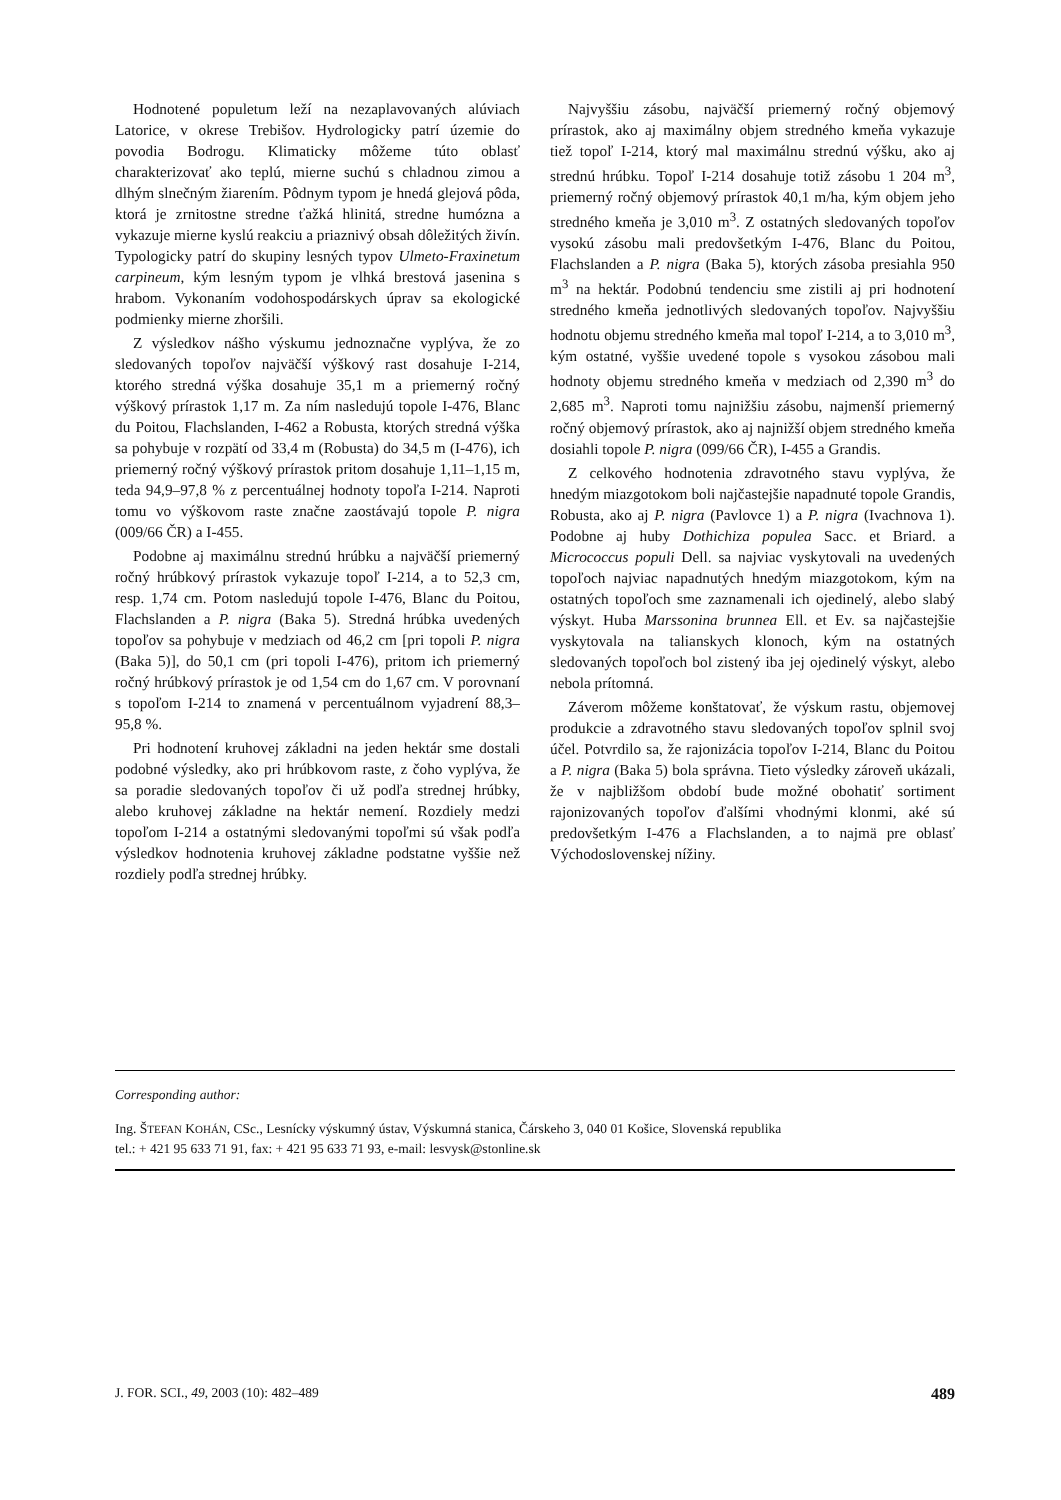Hodnotené populetum leží na nezaplavovaných alúviach Latorice, v okrese Trebišov. Hydrologicky patrí územie do povodia Bodrogu. Klimaticky môžeme túto oblasť charakterizovať ako teplú, mierne suchú s chladnou zimou a dlhým slnečným žiarením. Pôdnym typom je hnedá glejová pôda, ktorá je zrnitostne stredne ťažká hlinitá, stredne humózna a vykazuje mierne kyslú reakciu a priaznivý obsah dôležitých živín. Typologicky patrí do skupiny lesných typov Ulmeto-Fraxinetum carpineum, kým lesným typom je vlhká brestová jasenina s hrabom. Vykonaním vodohospodárskych úprav sa ekologické podmienky mierne zhoršili.
Z výsledkov nášho výskumu jednoznačne vyplýva, že zo sledovaných topoľov najväčší výškový rast dosahuje I-214, ktorého stredná výška dosahuje 35,1 m a priemerný ročný výškový prírastok 1,17 m. Za ním nasledujú topole I-476, Blanc du Poitou, Flachslanden, I-462 a Robusta, ktorých stredná výška sa pohybuje v rozpätí od 33,4 m (Robusta) do 34,5 m (I-476), ich priemerný ročný výškový prírastok pritom dosahuje 1,11–1,15 m, teda 94,9–97,8 % z percentuálnej hodnoty topoľa I-214. Naproti tomu vo výškovom raste značne zaostávajú topole P. nigra (009/66 ČR) a I-455.
Podobne aj maximálnu strednú hrúbku a najväčší priemerný ročný hrúbkový prírastok vykazuje topoľ I-214, a to 52,3 cm, resp. 1,74 cm. Potom nasledujú topole I-476, Blanc du Poitou, Flachslanden a P. nigra (Baka 5). Stredná hrúbka uvedených topoľov sa pohybuje v medziach od 46,2 cm [pri topoli P. nigra (Baka 5)], do 50,1 cm (pri topoli I-476), pritom ich priemerný ročný hrúbkový prírastok je od 1,54 cm do 1,67 cm. V porovnaní s topoľom I-214 to znamená v percentuálnom vyjadrení 88,3–95,8 %.
Pri hodnotení kruhovej základni na jeden hektár sme dostali podobné výsledky, ako pri hrúbkovom raste, z čoho vyplýva, že sa poradie sledovaných topoľov či už podľa strednej hrúbky, alebo kruhovej základne na hektár nemení. Rozdiely medzi topoľom I-214 a ostatnými sledovanými topoľmi sú však podľa výsledkov hodnotenia kruhovej základne podstatne vyššie než rozdiely podľa strednej hrúbky.
Najvyššiu zásobu, najväčší priemerný ročný objemový prírastok, ako aj maximálny objem stredného kmeňa vykazuje tiež topoľ I-214, ktorý mal maximálnu strednú výšku, ako aj strednú hrúbku. Topoľ I-214 dosahuje totiž zásobu 1 204 m<sup>3</sup>, priemerný ročný objemový prírastok 40,1 m/ha, kým objem jeho stredného kmeňa je 3,010 m<sup>3</sup>. Z ostatných sledovaných topoľov vysokú zásobu mali predovšetkým I-476, Blanc du Poitou, Flachslanden a P. nigra (Baka 5), ktorých zásoba presiahla 950 m<sup>3</sup> na hektár. Podobnú tendenciu sme zistili aj pri hodnotení stredného kmeňa jednotlivých sledovaných topoľov. Najvyššiu hodnotu objemu stredného kmeňa mal topoľ I-214, a to 3,010 m<sup>3</sup>, kým ostatné, vyššie uvedené topole s vysokou zásobou mali hodnoty objemu stredného kmeňa v medziach od 2,390 m<sup>3</sup> do 2,685 m<sup>3</sup>. Naproti tomu najnižšiu zásobu, najmenší priemerný ročný objemový prírastok, ako aj najnižší objem stredného kmeňa dosiahli topole P. nigra (099/66 ČR), I-455 a Grandis.
Z celkového hodnotenia zdravotného stavu vyplýva, že hnedým miazgotokom boli najčastejšie napadnuté topole Grandis, Robusta, ako aj P. nigra (Pavlovce 1) a P. nigra (Ivachnova 1). Podobne aj huby Dothichiza populea Sacc. et Briard. a Micrococcus populi Dell. sa najviac vyskytovali na uvedených topoľoch najviac napadnutých hnedým miazgotokom, kým na ostatných topoľoch sme zaznamenali ich ojedinelý, alebo slabý výskyt. Huba Marssonina brunnea Ell. et Ev. sa najčastejšie vyskytovala na talianskych klonoch, kým na ostatných sledovaných topoľoch bol zistený iba jej ojedinelý výskyt, alebo nebola prítomná.
Záverom môžeme konštatovať, že výskum rastu, objemovej produkcie a zdravotného stavu sledovaných topoľov splnil svoj účel. Potvrdilo sa, že rajonizácia topoľov I-214, Blanc du Poitou a P. nigra (Baka 5) bola správna. Tieto výsledky zároveň ukázali, že v najbližšom období bude možné obohatiť sortiment rajonizovaných topoľov ďalšími vhodnými klonmi, aké sú predovšetkým I-476 a Flachslanden, a to najmä pre oblasť Východoslovenskej nížiny.
Corresponding author:
Ing. ŠTEFAN KOHÁN, CSc., Lesnícky výskumný ústav, Výskumná stanica, Čárskeho 3, 040 01 Košice, Slovenská republika
tel.: + 421 95 633 71 91, fax: + 421 95 633 71 93, e-mail: lesvysk@stonline.sk
J. FOR. SCI., 49, 2003 (10): 482–489 489